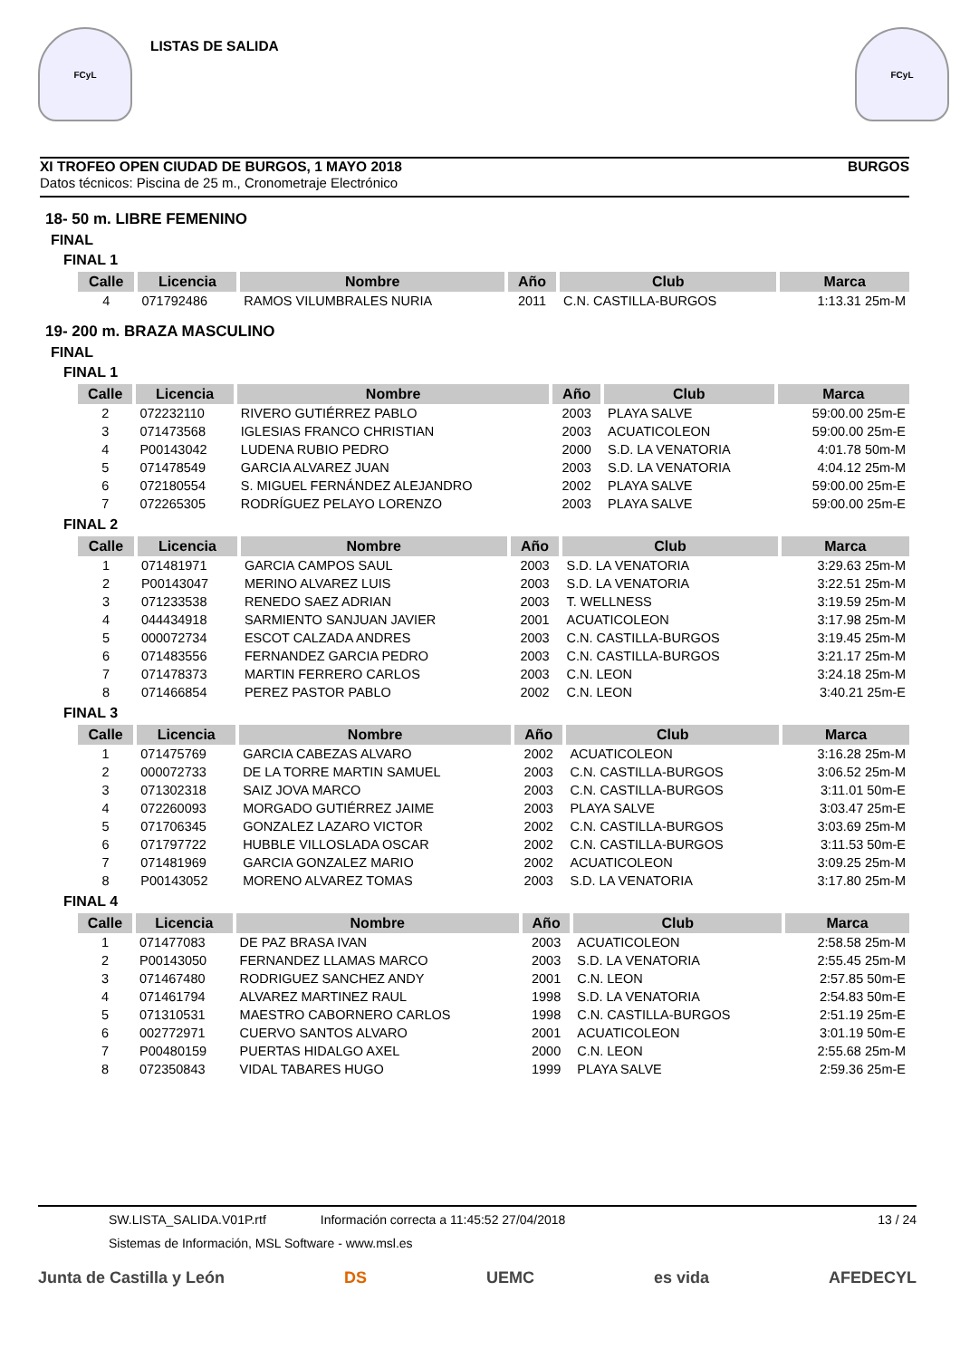FCyL
LISTAS DE SALIDA
FCyL
XI TROFEO OPEN CIUDAD DE BURGOS, 1 MAYO 2018 BURGOS
Datos técnicos: Piscina de 25 m., Cronometraje Electrónico
18- 50 m. LIBRE FEMENINO
FINAL
FINAL 1
| Calle | Licencia | Nombre | Año | Club | Marca |
| --- | --- | --- | --- | --- | --- |
| 4 | 071792486 | RAMOS VILUMBRALES NURIA | 2011 | C.N. CASTILLA-BURGOS | 1:13.31 25m-M |
19- 200 m. BRAZA MASCULINO
FINAL
FINAL 1
| Calle | Licencia | Nombre | Año | Club | Marca |
| --- | --- | --- | --- | --- | --- |
| 2 | 072232110 | RIVERO GUTIÉRREZ PABLO | 2003 | PLAYA SALVE | 59:00.00 25m-E |
| 3 | 071473568 | IGLESIAS FRANCO CHRISTIAN | 2003 | ACUATICOLEON | 59:00.00 25m-E |
| 4 | P00143042 | LUDENA RUBIO PEDRO | 2000 | S.D. LA VENATORIA | 4:01.78 50m-M |
| 5 | 071478549 | GARCIA ALVAREZ JUAN | 2003 | S.D. LA VENATORIA | 4:04.12 25m-M |
| 6 | 072180554 | S. MIGUEL FERNÁNDEZ ALEJANDRO | 2002 | PLAYA SALVE | 59:00.00 25m-E |
| 7 | 072265305 | RODRÍGUEZ PELAYO LORENZO | 2003 | PLAYA SALVE | 59:00.00 25m-E |
FINAL 2
| Calle | Licencia | Nombre | Año | Club | Marca |
| --- | --- | --- | --- | --- | --- |
| 1 | 071481971 | GARCIA CAMPOS SAUL | 2003 | S.D. LA VENATORIA | 3:29.63 25m-M |
| 2 | P00143047 | MERINO ALVAREZ LUIS | 2003 | S.D. LA VENATORIA | 3:22.51 25m-M |
| 3 | 071233538 | RENEDO SAEZ ADRIAN | 2003 | T. WELLNESS | 3:19.59 25m-M |
| 4 | 044434918 | SARMIENTO SANJUAN JAVIER | 2001 | ACUATICOLEON | 3:17.98 25m-M |
| 5 | 000072734 | ESCOT CALZADA ANDRES | 2003 | C.N. CASTILLA-BURGOS | 3:19.45 25m-M |
| 6 | 071483556 | FERNANDEZ GARCIA PEDRO | 2003 | C.N. CASTILLA-BURGOS | 3:21.17 25m-M |
| 7 | 071478373 | MARTIN FERRERO CARLOS | 2003 | C.N. LEON | 3:24.18 25m-M |
| 8 | 071466854 | PEREZ PASTOR PABLO | 2002 | C.N. LEON | 3:40.21 25m-E |
FINAL 3
| Calle | Licencia | Nombre | Año | Club | Marca |
| --- | --- | --- | --- | --- | --- |
| 1 | 071475769 | GARCIA CABEZAS ALVARO | 2002 | ACUATICOLEON | 3:16.28 25m-M |
| 2 | 000072733 | DE LA TORRE MARTIN SAMUEL | 2003 | C.N. CASTILLA-BURGOS | 3:06.52 25m-M |
| 3 | 071302318 | SAIZ JOVA MARCO | 2003 | C.N. CASTILLA-BURGOS | 3:11.01 50m-E |
| 4 | 072260093 | MORGADO GUTIÉRREZ JAIME | 2003 | PLAYA SALVE | 3:03.47 25m-E |
| 5 | 071706345 | GONZALEZ LAZARO VICTOR | 2002 | C.N. CASTILLA-BURGOS | 3:03.69 25m-M |
| 6 | 071797722 | HUBBLE VILLOSLADA OSCAR | 2002 | C.N. CASTILLA-BURGOS | 3:11.53 50m-E |
| 7 | 071481969 | GARCIA GONZALEZ MARIO | 2002 | ACUATICOLEON | 3:09.25 25m-M |
| 8 | P00143052 | MORENO ALVAREZ TOMAS | 2003 | S.D. LA VENATORIA | 3:17.80 25m-M |
FINAL 4
| Calle | Licencia | Nombre | Año | Club | Marca |
| --- | --- | --- | --- | --- | --- |
| 1 | 071477083 | DE PAZ BRASA IVAN | 2003 | ACUATICOLEON | 2:58.58 25m-M |
| 2 | P00143050 | FERNANDEZ LLAMAS MARCO | 2003 | S.D. LA VENATORIA | 2:55.45 25m-M |
| 3 | 071467480 | RODRIGUEZ SANCHEZ ANDY | 2001 | C.N. LEON | 2:57.85 50m-E |
| 4 | 071461794 | ALVAREZ MARTINEZ RAUL | 1998 | S.D. LA VENATORIA | 2:54.83 50m-E |
| 5 | 071310531 | MAESTRO CABORNERO CARLOS | 1998 | C.N. CASTILLA-BURGOS | 2:51.19 25m-E |
| 6 | 002772971 | CUERVO SANTOS ALVARO | 2001 | ACUATICOLEON | 3:01.19 50m-E |
| 7 | P00480159 | PUERTAS HIDALGO AXEL | 2000 | C.N. LEON | 2:55.68 25m-M |
| 8 | 072350843 | VIDAL TABARES HUGO | 1999 | PLAYA SALVE | 2:59.36 25m-E |
SW.LISTA_SALIDA.V01P.rtf Información correcta a 11:45:52 27/04/2018 13 / 24
Sistemas de Información, MSL Software - www.msl.es
Junta de Castilla y León DS UEMC es vida AFEDECYL